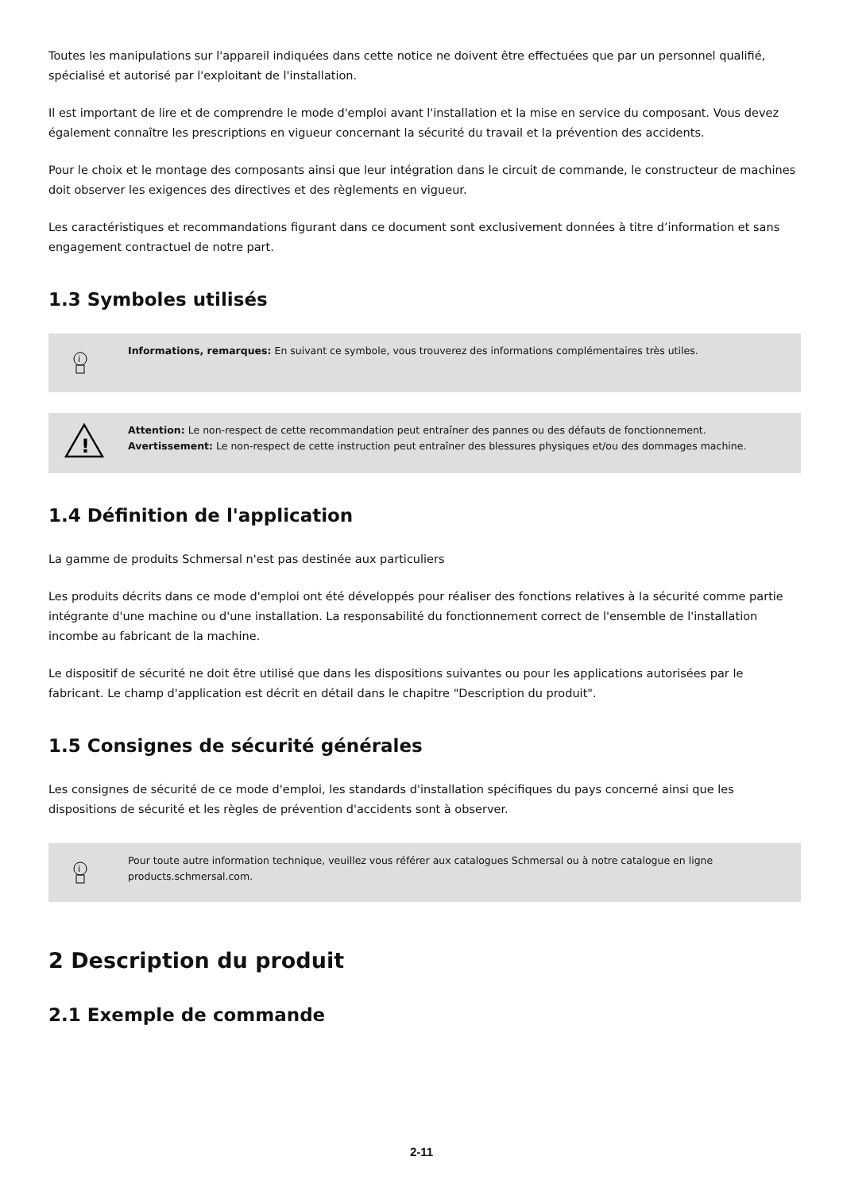Toutes les manipulations sur l'appareil indiquées dans cette notice ne doivent être effectuées que par un personnel qualifié, spécialisé et autorisé par l'exploitant de l'installation.
Il est important de lire et de comprendre le mode d'emploi avant l'installation et la mise en service du composant. Vous devez également connaître les prescriptions en vigueur concernant la sécurité du travail et la prévention des accidents.
Pour le choix et le montage des composants ainsi que leur intégration dans le circuit de commande, le constructeur de machines doit observer les exigences des directives et des règlements en vigueur.
Les caractéristiques et recommandations figurant dans ce document sont exclusivement données à titre d’information et sans engagement contractuel de notre part.
1.3 Symboles utilisés
i
Informations, remarques: En suivant ce symbole, vous trouverez des informations complémentaires très utiles.
!
Attention: Le non-respect de cette recommandation peut entraîner des pannes ou des défauts de fonctionnement.
Avertissement: Le non-respect de cette instruction peut entraîner des blessures physiques et/ou des dommages machine.
1.4 Définition de l'application
La gamme de produits Schmersal n'est pas destinée aux particuliers
Les produits décrits dans ce mode d'emploi ont été développés pour réaliser des fonctions relatives à la sécurité comme partie intégrante d'une machine ou d'une installation. La responsabilité du fonctionnement correct de l'ensemble de l'installation incombe au fabricant de la machine.
Le dispositif de sécurité ne doit être utilisé que dans les dispositions suivantes ou pour les applications autorisées par le fabricant. Le champ d'application est décrit en détail dans le chapitre "Description du produit".
1.5 Consignes de sécurité générales
Les consignes de sécurité de ce mode d'emploi, les standards d'installation spécifiques du pays concerné ainsi que les dispositions de sécurité et les règles de prévention d'accidents sont à observer.
i
Pour toute autre information technique, veuillez vous référer aux catalogues Schmersal ou à notre catalogue en ligne products.schmersal.com.
2 Description du produit
2.1 Exemple de commande
2-11